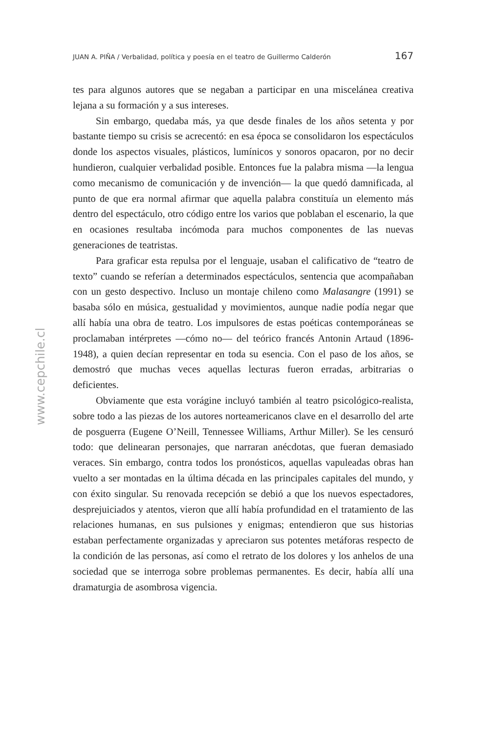JUAN A. PIÑA / Verbalidad, política y poesía en el teatro de Guillermo Calderón 167
tes para algunos autores que se negaban a participar en una miscelánea creativa lejana a su formación y a sus intereses.
Sin embargo, quedaba más, ya que desde finales de los años setenta y por bastante tiempo su crisis se acrecentó: en esa época se consolidaron los espectáculos donde los aspectos visuales, plásticos, lumínicos y sonoros opacaron, por no decir hundieron, cualquier verbalidad posible. Entonces fue la palabra misma —la lengua como mecanismo de comunicación y de invención— la que quedó damnificada, al punto de que era normal afirmar que aquella palabra constituía un elemento más dentro del espectáculo, otro código entre los varios que poblaban el escenario, la que en ocasiones resultaba incómoda para muchos componentes de las nuevas generaciones de teatristas.
Para graficar esta repulsa por el lenguaje, usaban el calificativo de “teatro de texto” cuando se referían a determinados espectáculos, sentencia que acompañaban con un gesto despectivo. Incluso un montaje chileno como Malasangre (1991) se basaba sólo en música, gestualidad y movimientos, aunque nadie podía negar que allí había una obra de teatro. Los impulsores de estas poéticas contemporáneas se proclamaban intérpretes —cómo no— del teórico francés Antonin Artaud (1896-1948), a quien decían representar en toda su esencia. Con el paso de los años, se demostró que muchas veces aquellas lecturas fueron erradas, arbitrarias o deficientes.
Obviamente que esta vorágine incluyó también al teatro psicológico-realista, sobre todo a las piezas de los autores norteamericanos clave en el desarrollo del arte de posguerra (Eugene O’Neill, Tennessee Williams, Arthur Miller). Se les censuró todo: que delinearan personajes, que narraran anécdotas, que fueran demasiado veraces. Sin embargo, contra todos los pronósticos, aquellas vapuleadas obras han vuelto a ser montadas en la última década en las principales capitales del mundo, y con éxito singular. Su renovada recepción se debió a que los nuevos espectadores, desprejuiciados y atentos, vieron que allí había profundidad en el tratamiento de las relaciones humanas, en sus pulsiones y enigmas; entendieron que sus historias estaban perfectamente organizadas y apreciaron sus potentes metáforas respecto de la condición de las personas, así como el retrato de los dolores y los anhelos de una sociedad que se interroga sobre problemas permanentes. Es decir, había allí una dramaturgia de asombrosa vigencia.
www.cepchile.cl